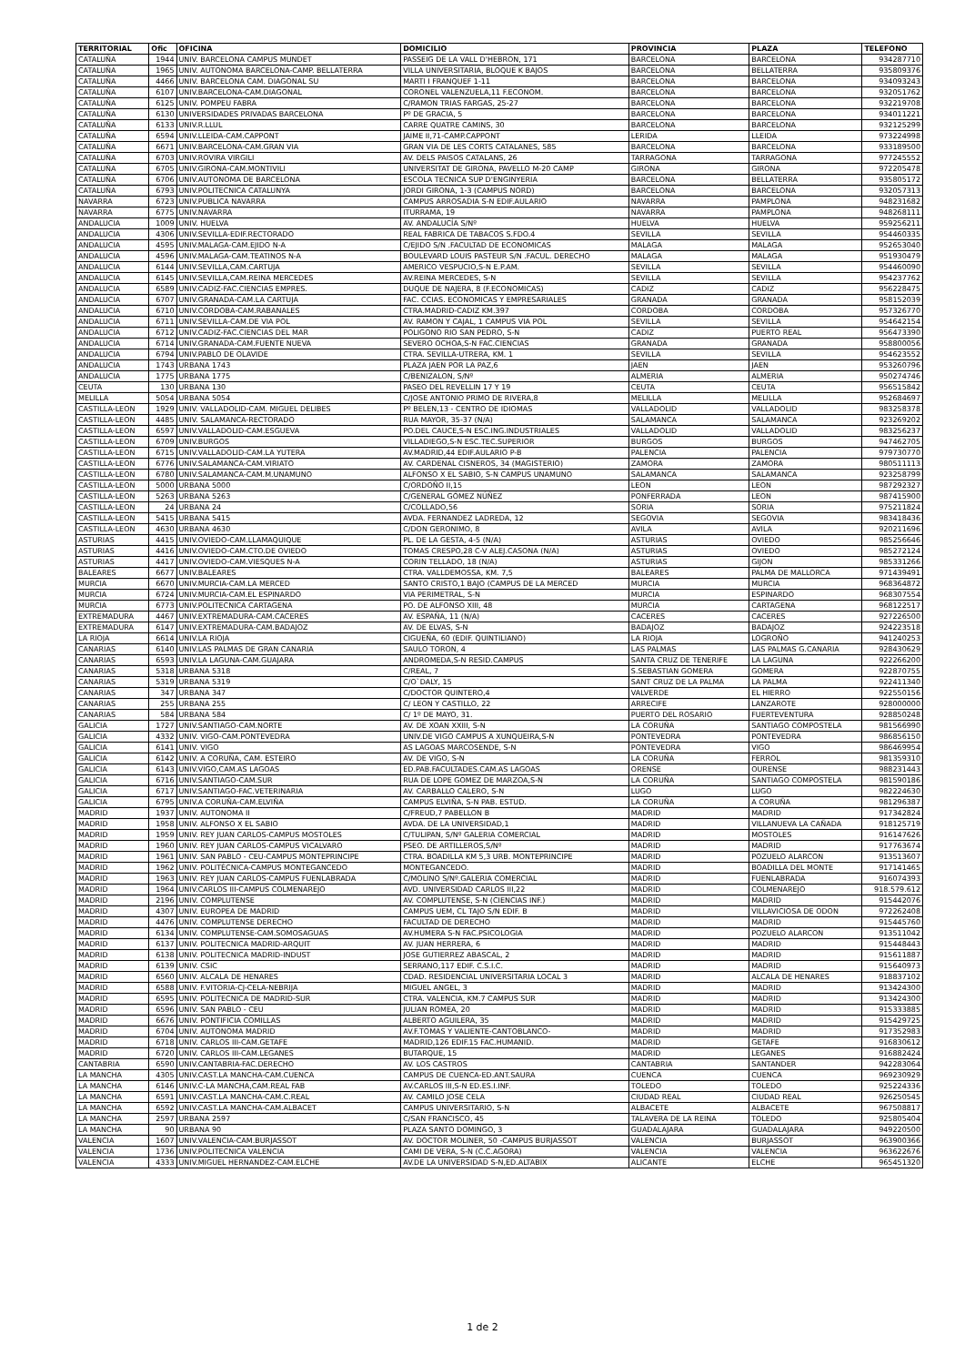| TERRITORIAL | Ofic | OFICINA | DOMICILIO | PROVINCIA | PLAZA | TELEFONO |
| --- | --- | --- | --- | --- | --- | --- |
| CATALUÑA | 1944 | UNIV. BARCELONA CAMPUS MUNDET | PASSEIG DE LA VALL D'HEBRON, 171 | BARCELONA | BARCELONA | 934287710 |
| CATALUÑA | 1965 | UNIV. AUTONOMA BARCELONA-CAMP. BELLATERRA | VILLA UNIVERSITARIA, BLOQUE K BAJOS | BARCELONA | BELLATERRA | 935809376 |
| CATALUÑA | 4466 | UNIV. BARCELONA CAM. DIAGONAL SU | MARTI I FRANQUEF 1-11 | BARCELONA | BARCELONA | 934093243 |
| CATALUÑA | 6107 | UNIV.BARCELONA-CAM.DIAGONAL | CORONEL VALENZUELA,11 F.ECONOM. | BARCELONA | BARCELONA | 932051762 |
| CATALUÑA | 6125 | UNIV. POMPEU FABRA | C/RAMON TRIAS FARGAS, 25-27 | BARCELONA | BARCELONA | 932219708 |
| CATALUÑA | 6130 | UNIVERSIDADES PRIVADAS BARCELONA | Pº DE GRACIA, 5 | BARCELONA | BARCELONA | 934011221 |
| CATALUÑA | 6133 | UNIV.R.LLUL | CARRE QUATRE CAMINS, 30 | BARCELONA | BARCELONA | 932125299 |
| CATALUÑA | 6594 | UNIV.LLEIDA-CAM.CAPPONT | JAIME II,71-CAMP.CAPPONT | LERIDA | LLEIDA | 973224998 |
| CATALUÑA | 6671 | UNIV.BARCELONA-CAM.GRAN VIA | GRAN VIA DE LES CORTS CATALANES, 585 | BARCELONA | BARCELONA | 933189500 |
| CATALUÑA | 6703 | UNIV.ROVIRA VIRGILI | AV. DELS PAISOS CATALANS, 26 | TARRAGONA | TARRAGONA | 977245552 |
| CATALUÑA | 6705 | UNIV.GIRONA-CAM.MONTIVILI | UNIVERSITAT DE GIRONA, PAVELLO M-20 CAMP | GIRONA | GIRONA | 972205478 |
| CATALUÑA | 6706 | UNIV.AUTONOMA DE BARCELONA | ESCOLA TECNICA SUP D'ENGINYERIA | BARCELONA | BELLATERRA | 935805172 |
| CATALUÑA | 6793 | UNIV.POLITECNICA CATALUNYA | JORDI GIRONA, 1-3 (CAMPUS NORD) | BARCELONA | BARCELONA | 932057313 |
| NAVARRA | 6723 | UNIV.PUBLICA NAVARRA | CAMPUS ARROSADIA S-N EDIF.AULARIO | NAVARRA | PAMPLONA | 948231682 |
| NAVARRA | 6775 | UNIV.NAVARRA | ITURRAMA, 19 | NAVARRA | PAMPLONA | 948268111 |
| ANDALUCIA | 1009 | UNIV. HUELVA | AV. ANDALUCÍA S/Nº | HUELVA | HUELVA | 959256211 |
| ANDALUCIA | 4306 | UNIV.SEVILLA-EDIF.RECTORADO | REAL FABRICA DE TABACOS S.FDO.4 | SEVILLA | SEVILLA | 954460335 |
| ANDALUCIA | 4595 | UNIV.MALAGA-CAM.EJIDO N-A | C/EJIDO S/N .FACULTAD DE ECONOMICAS | MALAGA | MALAGA | 952653040 |
| ANDALUCIA | 4596 | UNIV.MALAGA-CAM.TEATINOS N-A | BOULEVARD LOUIS PASTEUR S/N .FACUL. DERECHO | MALAGA | MALAGA | 951930479 |
| ANDALUCIA | 6144 | UNIV.SEVILLA,CAM.CARTUJA | AMERICO VESPUCIO,S-N E.P.AM. | SEVILLA | SEVILLA | 954460090 |
| ANDALUCIA | 6145 | UNIV.SEVILLA,CAM.REINA MERCEDES | AV.REINA MERCEDES, S-N | SEVILLA | SEVILLA | 954237762 |
| ANDALUCIA | 6589 | UNIV.CADIZ-FAC.CIENCIAS EMPRES. | DUQUE DE NAJERA, 8 (F.ECONOMICAS) | CADIZ | CADIZ | 956228475 |
| ANDALUCIA | 6707 | UNIV.GRANADA-CAM.LA CARTUJA | FAC. CCIAS. ECONOMICAS Y EMPRESARIALES | GRANADA | GRANADA | 958152039 |
| ANDALUCIA | 6710 | UNIV.CORDOBA-CAM.RABANALES | CTRA.MADRID-CADIZ KM.397 | CORDOBA | CORDOBA | 957326770 |
| ANDALUCIA | 6711 | UNIV.SEVILLA-CAM.DE VIA POL | AV. RAMON Y CAJAL, 1 CAMPUS VIA POL | SEVILLA | SEVILLA | 954642154 |
| ANDALUCIA | 6712 | UNIV.CADIZ-FAC.CIENCIAS DEL MAR | POLIGONO RIO SAN PEDRO, S-N | CADIZ | PUERTO REAL | 956473390 |
| ANDALUCIA | 6714 | UNIV.GRANADA-CAM.FUENTE NUEVA | SEVERO OCHOA,S-N FAC.CIENCIAS | GRANADA | GRANADA | 958800056 |
| ANDALUCIA | 6794 | UNIV.PABLO DE OLAVIDE | CTRA. SEVILLA-UTRERA, KM. 1 | SEVILLA | SEVILLA | 954623552 |
| ANDALUCIA | 1743 | URBANA 1743 | PLAZA JAEN POR LA PAZ,6 | JAEN | JAEN | 953260796 |
| ANDALUCIA | 1775 | URBANA 1775 | C/BENIZALON, S/Nº | ALMERIA | ALMERIA | 950274746 |
| CEUTA | 130 | URBANA 130 | PASEO DEL REVELLIN 17 Y 19 | CEUTA | CEUTA | 956515842 |
| MELILLA | 5054 | URBANA 5054 | C/JOSE ANTONIO PRIMO DE RIVERA,8 | MELILLA | MELILLA | 952684697 |
| CASTILLA-LEON | 1929 | UNIV. VALLADOLID-CAM. MIGUEL DELIBES | Pº BELEN,13 - CENTRO DE IDIOMAS | VALLADOLID | VALLADOLID | 983258378 |
| CASTILLA-LEON | 4485 | UNIV. SALAMANCA-RECTORADO | RUA MAYOR, 35-37 (N/A) | SALAMANCA | SALAMANCA | 923269202 |
| CASTILLA-LEON | 6597 | UNIV.VALLADOLID-CAM.ESGUEVA | PO.DEL CAUCE,S-N ESC.ING.INDUSTRIALES | VALLADOLID | VALLADOLID | 983256237 |
| CASTILLA-LEON | 6709 | UNIV.BURGOS | VILLADIEGO,S-N ESC.TEC.SUPERIOR | BURGOS | BURGOS | 947462705 |
| CASTILLA-LEON | 6715 | UNIV.VALLADOLID-CAM.LA YUTERA | AV.MADRID,44 EDIF.AULARIO P-B | PALENCIA | PALENCIA | 979730770 |
| CASTILLA-LEON | 6776 | UNIV.SALAMANCA-CAM.VIRIATO | AV. CARDENAL CISNEROS, 34 (MAGISTERIO) | ZAMORA | ZAMORA | 980511113 |
| CASTILLA-LEON | 6780 | UNIV.SALAMANCA-CAM.M.UNAMUNO | ALFONSO X EL SABIO, S-N CAMPUS UNAMUNO | SALAMANCA | SALAMANCA | 923258799 |
| CASTILLA-LEON | 5000 | URBANA 5000 | C/ORDOÑO II,15 | LEON | LEON | 987292327 |
| CASTILLA-LEON | 5263 | URBANA 5263 | C/GENERAL GÓMEZ NÚÑEZ | PONFERRADA | LEON | 987415900 |
| CASTILLA-LEON | 24 | URBANA 24 | C/COLLADO,56 | SORIA | SORIA | 975211824 |
| CASTILLA-LEON | 5415 | URBANA 5415 | AVDA. FERNANDEZ LADREDA, 12 | SEGOVIA | SEGOVIA | 983418436 |
| CASTILLA-LEON | 4630 | URBANA 4630 | C/DON GERONIMO, 8 | AVILA | AVILA | 920211696 |
| ASTURIAS | 4415 | UNIV.OVIEDO-CAM.LLAMAQUIQUE | PL. DE LA GESTA, 4-5 (N/A) | ASTURIAS | OVIEDO | 985256646 |
| ASTURIAS | 4416 | UNIV.OVIEDO-CAM.CTO.DE OVIEDO | TOMAS CRESPO,28 C-V ALEJ.CASONA (N/A) | ASTURIAS | OVIEDO | 985272124 |
| ASTURIAS | 4417 | UNIV.OVIEDO-CAM.VIESQUES N-A | CORIN TELLADO, 18 (N/A) | ASTURIAS | GIJON | 985331266 |
| BALEARES | 6677 | UNIV.BALEARES | CTRA. VALLDEMOSSA, KM. 7,5 | BALEARES | PALMA DE MALLORCA | 971439491 |
| MURCIA | 6670 | UNIV.MURCIA-CAM.LA MERCED | SANTO CRISTO,1 BAJO (CAMPUS DE LA MERCED | MURCIA | MURCIA | 968364872 |
| MURCIA | 6724 | UNIV.MURCIA-CAM.EL ESPINARDO | VIA PERIMETRAL, S-N | MURCIA | ESPINARDO | 968307554 |
| MURCIA | 6773 | UNIV.POLITECNICA CARTAGENA | PO. DE ALFONSO XIII, 48 | MURCIA | CARTAGENA | 968122517 |
| EXTREMADURA | 4467 | UNIV.EXTREMADURA-CAM.CACERES | AV. ESPAÑA, 11 (N/A) | CACERES | CACERES | 927226500 |
| EXTREMADURA | 6147 | UNIV.EXTREMADURA-CAM.BADAJOZ | AV. DE ELVAS, S-N | BADAJOZ | BADAJOZ | 924223518 |
| LA RIOJA | 6614 | UNIV.LA RIOJA | CIGUEÑA, 60 (EDIF. QUINTILIANO) | LA RIOJA | LOGROÑO | 941240253 |
| CANARIAS | 6140 | UNIV.LAS PALMAS DE GRAN CANARIA | SAULO TORON, 4 | LAS PALMAS | LAS PALMAS G.CANARIA | 928430629 |
| CANARIAS | 6593 | UNIV.LA LAGUNA-CAM.GUAJARA | ANDROMEDA,S-N RESID.CAMPUS | SANTA CRUZ DE TENERIFE | LA LAGUNA | 922266200 |
| CANARIAS | 5318 | URBANA 5318 | C/REAL, 7 | S.SEBASTIAN GOMERA | GOMERA | 922870755 |
| CANARIAS | 5319 | URBANA 5319 | C/O`DALY, 15 | SANT CRUZ DE LA PALMA | LA PALMA | 922411340 |
| CANARIAS | 347 | URBANA 347 | C/DOCTOR QUINTERO,4 | VALVERDE | EL HIERRO | 922550156 |
| CANARIAS | 255 | URBANA 255 | C/ LEON Y CASTILLO, 22 | ARRECIFE | LANZAROTE | 928000000 |
| CANARIAS | 584 | URBANA 584 | C/ 1º DE MAYO, 31. | PUERTO DEL ROSARIO | FUERTEVENTURA | 928850248 |
| GALICIA | 1727 | UNIV.SANTIAGO-CAM.NORTE | AV. DE XOAN XXIII, S-N | LA CORUÑA | SANTIAGO COMPOSTELA | 981566990 |
| GALICIA | 4332 | UNIV. VIGO-CAM.PONTEVEDRA | UNIV.DE VIGO CAMPUS A XUNQUEIRA,S-N | PONTEVEDRA | PONTEVEDRA | 986856150 |
| GALICIA | 6141 | UNIV. VIGO | AS LAGOAS MARCOSENDE, S-N | PONTEVEDRA | VIGO | 986469954 |
| GALICIA | 6142 | UNIV. A CORUÑA, CAM. ESTEIRO | AV. DE VIGO, S-N | LA CORUÑA | FERROL | 981359310 |
| GALICIA | 6143 | UNIV.VIGO,CAM.AS LAGOAS | ED.PAB.FACULTADES.CAM.AS LAGOAS | ORENSE | OURENSE | 988231443 |
| GALICIA | 6716 | UNIV.SANTIAGO-CAM.SUR | RUA DE LOPE GOMEZ DE MARZOA,S-N | LA CORUÑA | SANTIAGO COMPOSTELA | 981590186 |
| GALICIA | 6717 | UNIV.SANTIAGO-FAC.VETERINARIA | AV. CARBALLO CALERO, S-N | LUGO | LUGO | 982224630 |
| GALICIA | 6795 | UNIV.A CORUÑA-CAM.ELVIÑA | CAMPUS ELVIÑA, S-N PAB. ESTUD. | LA CORUÑA | A CORUÑA | 981296387 |
| MADRID | 1937 | UNIV. AUTONOMA II | C/FREUD,7 PABELLON B | MADRID | MADRID | 917342824 |
| MADRID | 1958 | UNIV. ALFONSO X EL SABIO | AVDA. DE LA UNIVERSIDAD,1 | MADRID | VILLANUEVA LA CAÑADA | 918125719 |
| MADRID | 1959 | UNIV. REY JUAN CARLOS-CAMPUS MOSTOLES | C/TULIPAN, S/Nº GALERIA COMERCIAL | MADRID | MOSTOLES | 916147626 |
| MADRID | 1960 | UNIV. REY JUAN CARLOS-CAMPUS VICALVARO | PSEO. DE ARTILLEROS,S/Nº | MADRID | MADRID | 917763674 |
| MADRID | 1961 | UNIV. SAN PABLO - CEU-CAMPUS MONTEPRINCIPE | CTRA. BOADILLA KM 5,3 URB. MONTEPRINCIPE | MADRID | POZUELO ALARCON | 913513607 |
| MADRID | 1962 | UNIV. POLITÉCNICA-CAMPUS MONTEGANCEDO | MONTEGANCEDO. | MADRID | BOADILLA DEL MONTE | 917141465 |
| MADRID | 1963 | UNIV. REY JUAN CARLOS-CAMPUS FUENLABRADA | C/MOLINO S/Nº.GALERIA COMERCIAL | MADRID | FUENLABRADA | 916074393 |
| MADRID | 1964 | UNIV.CARLOS III-CAMPUS COLMENAREJO | AVD. UNIVERSIDAD CARLOS III,22 | MADRID | COLMENAREJO | 918.579.612 |
| MADRID | 2196 | UNIV. COMPLUTENSE | AV. COMPLUTENSE, S-N (CIENCIAS INF.) | MADRID | MADRID | 915442076 |
| MADRID | 4307 | UNIV. EUROPEA DE MADRID | CAMPUS UEM, CL TAJO S/N EDIF. B | MADRID | VILLAVICIOSA DE ODON | 972262408 |
| MADRID | 4476 | UNIV. COMPLUTENSE DERECHO | FACULTAD DE DERECHO | MADRID | MADRID | 915445760 |
| MADRID | 6134 | UNIV. COMPLUTENSE-CAM.SOMOSAGUAS | AV.HUMERA S-N FAC.PSICOLOGIA | MADRID | POZUELO ALARCON | 913511042 |
| MADRID | 6137 | UNIV. POLITECNICA MADRID-ARQUIT | AV. JUAN HERRERA, 6 | MADRID | MADRID | 915448443 |
| MADRID | 6138 | UNIV. POLITECNICA MADRID-INDUST | JOSE GUTIERREZ ABASCAL, 2 | MADRID | MADRID | 915611887 |
| MADRID | 6139 | UNIV. CSIC | SERRANO,117 EDIF. C.S.I.C. | MADRID | MADRID | 915640973 |
| MADRID | 6560 | UNIV. ALCALA DE HENARES | CDAD. RESIDENCIAL UNIVERSITARIA LOCAL 3 | MADRID | ALCALA DE HENARES | 918837102 |
| MADRID | 6588 | UNIV. F.VITORIA-CJ-CELA-NEBRIJA | MIGUEL ANGEL, 3 | MADRID | MADRID | 913424300 |
| MADRID | 6595 | UNIV. POLITECNICA DE MADRID-SUR | CTRA. VALENCIA, KM.7 CAMPUS SUR | MADRID | MADRID | 913424300 |
| MADRID | 6596 | UNIV. SAN PABLO - CEU | JULIAN ROMEA, 20 | MADRID | MADRID | 915333885 |
| MADRID | 6676 | UNIV. PONTIFICIA COMILLAS | ALBERTO AGUILERA, 35 | MADRID | MADRID | 915429725 |
| MADRID | 6704 | UNIV. AUTONOMA MADRID | AV.F.TOMAS Y VALIENTE-CANTOBLANCO- | MADRID | MADRID | 917352983 |
| MADRID | 6718 | UNIV. CARLOS III-CAM.GETAFE | MADRID,126 EDIF.15 FAC.HUMANID. | MADRID | GETAFE | 916830612 |
| MADRID | 6720 | UNIV. CARLOS III-CAM.LEGANES | BUTARQUE, 15 | MADRID | LEGANES | 916882424 |
| CANTABRIA | 6590 | UNIV.CANTABRIA-FAC.DERECHO | AV. LOS CASTROS | CANTABRIA | SANTANDER | 942283064 |
| LA MANCHA | 4305 | UNIV.CAST.LA MANCHA-CAM.CUENCA | CAMPUS DE CUENCA-ED.ANT.SAURA | CUENCA | CUENCA | 969230929 |
| LA MANCHA | 6146 | UNIV.C-LA MANCHA,CAM.REAL FAB | AV.CARLOS III,S-N ED.ES.I.INF. | TOLEDO | TOLEDO | 925224336 |
| LA MANCHA | 6591 | UNIV.CAST.LA MANCHA-CAM.C.REAL | AV. CAMILO JOSE CELA | CIUDAD REAL | CIUDAD REAL | 926250545 |
| LA MANCHA | 6592 | UNIV.CAST.LA MANCHA-CAM.ALBACET | CAMPUS UNIVERSITARIO, S-N | ALBACETE | ALBACETE | 967508817 |
| LA MANCHA | 2597 | URBANA 2597 | C/SAN FRANCISCO, 45 | TALAVERA DE LA REINA | TOLEDO | 925805404 |
| LA MANCHA | 90 | URBANA 90 | PLAZA SANTO DOMINGO, 3 | GUADALAJARA | GUADALAJARA | 949220500 |
| VALENCIA | 1607 | UNIV.VALENCIA-CAM.BURJASSOT | AV. DOCTOR MOLINER, 50 -CAMPUS BURJASSOT | VALENCIA | BURJASSOT | 963900366 |
| VALENCIA | 1736 | UNIV.POLITECNICA VALENCIA | CAMI DE VERA, S-N (C.C.AGORA) | VALENCIA | VALENCIA | 963622676 |
| VALENCIA | 4333 | UNIV.MIGUEL HERNANDEZ-CAM.ELCHE | AV.DE LA UNIVERSIDAD S-N,ED.ALTABIX | ALICANTE | ELCHE | 965451320 |
1 de 2